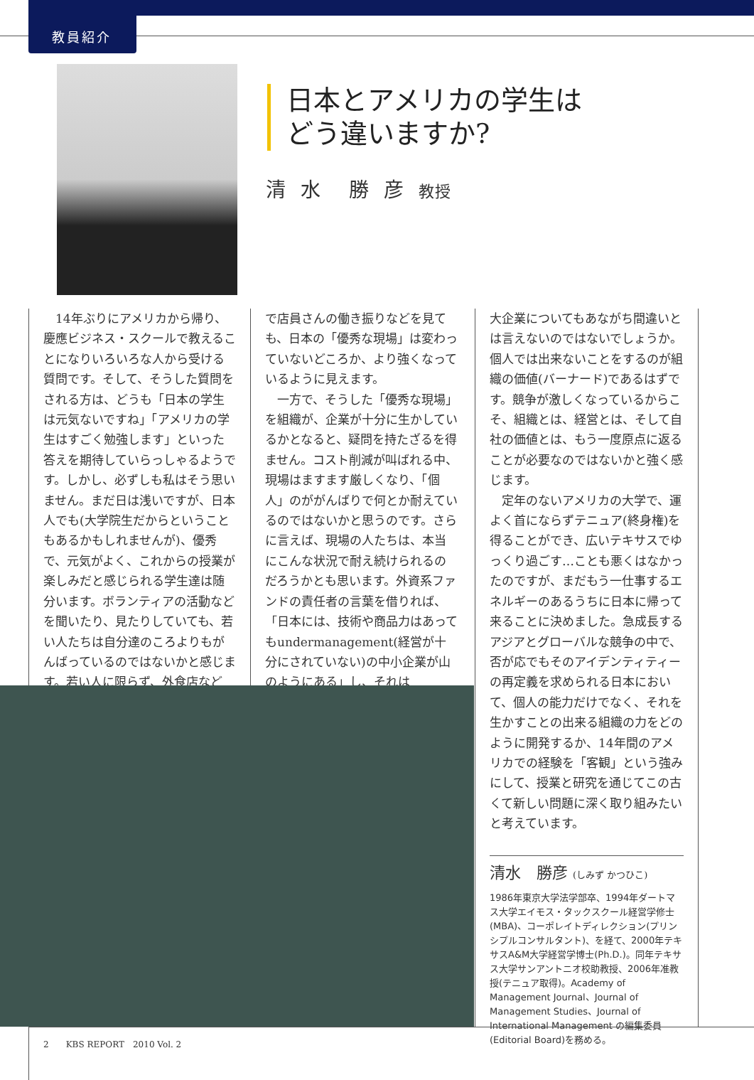教員紹介
日本とアメリカの学生は
どう違いますか?
清 水　勝 彦 教授
　14年ぶりにアメリカから帰り、慶應ビジネス・スクールで教えることになりいろいろな人から受ける質問です。そして、そうした質問をされる方は、どうも「日本の学生は元気ないですね」「アメリカの学生はすごく勉強します」といった答えを期待していらっしゃるようです。しかし、必ずしも私はそう思いません。まだ日は浅いですが、日本人でも(大学院生だからということもあるかもしれませんが)、優秀で、元気がよく、これからの授業が楽しみだと感じられる学生達は随分います。ボランティアの活動などを聞いたり、見たりしていても、若い人たちは自分達のころよりもがんばっているのではないかと感じます。若い人に限らず、外食店など
で店員さんの働き振りなどを見ても、日本の「優秀な現場」は変わっていないどころか、より強くなっているように見えます。
　一方で、そうした「優秀な現場」を組織が、企業が十分に生かしているかとなると、疑問を持たざるを得ません。コスト削減が叫ばれる中、現場はますます厳しくなり、「個人」のががんばりで何とか耐えているのではないかと思うのです。さらに言えば、現場の人たちは、本当にこんな状況で耐え続けられるのだろうかとも思います。外資系ファンドの責任者の言葉を借りれば、「日本には、技術や商品力はあってもundermanagement(経営が十分にされていない)の中小企業が山のようにある」し、それは
大企業についてもあながち間違いとは言えないのではないでしょうか。個人では出来ないことをするのが組織の価値(バーナード)であるはずです。競争が激しくなっているからこそ、組織とは、経営とは、そして自社の価値とは、もう一度原点に返ることが必要なのではないかと強く感じます。
　定年のないアメリカの大学で、運よく首にならずテニュア(終身権)を得ることができ、広いテキサスでゆっくり過ごす…ことも悪くはなかったのですが、まだもう一仕事するエネルギーのあるうちに日本に帰って来ることに決めました。急成長するアジアとグローバルな競争の中で、否が応でもそのアイデンティティーの再定義を求められる日本において、個人の能力だけでなく、それを生かすことの出来る組織の力をどのように開発するか、14年間のアメリカでの経験を「客観」という強みにして、授業と研究を通じてこの古くて新しい問題に深く取り組みたいと考えています。
清水　勝彦 (しみず かつひこ)
1986年東京大学法学部卒、1994年ダートマス大学エイモス・タックスクール経営学修士(MBA)、コーポレイトディレクション(プリンシプルコンサルタント)、を経て、2000年テキサスA&M大学経営学博士(Ph.D.)。同年テキサス大学サンアントニオ校助教授、2006年准教授(テニュア取得)。Academy of Management Journal、Journal of Management Studies、Journal of International Management の編集委員(Editorial Board)を務める。
2　　KBS REPORT　2010 Vol. 2